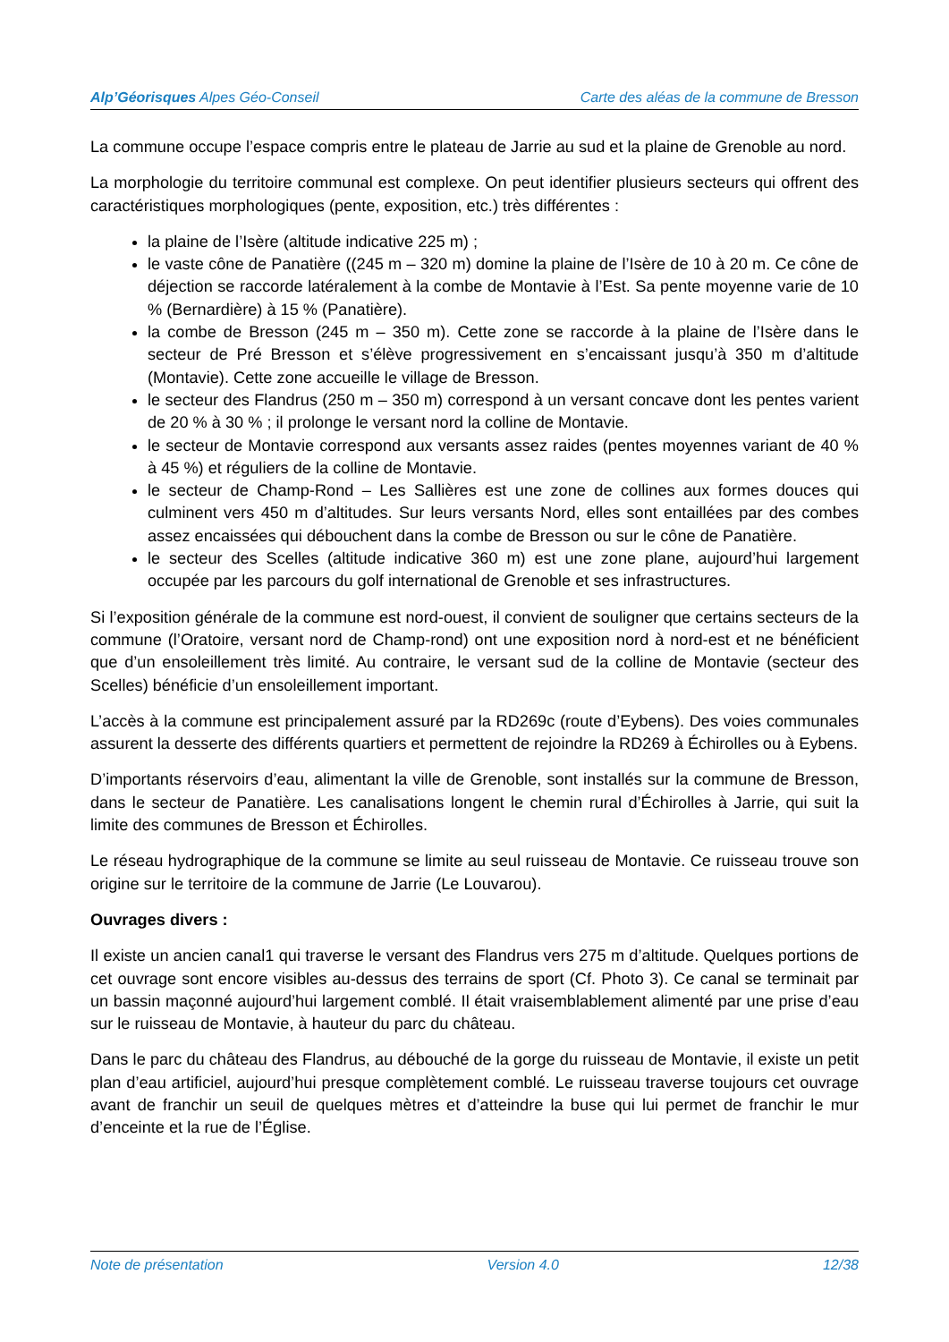Alp’Géorisques Alpes Géo-Conseil Carte des aléas de la commune de Bresson
La commune occupe l’espace compris entre le plateau de Jarrie au sud et la plaine de Grenoble au nord.
La morphologie du territoire communal est complexe. On peut identifier plusieurs secteurs qui offrent des caractéristiques morphologiques (pente, exposition, etc.) très différentes :
la plaine de l’Isère (altitude indicative 225 m) ;
le vaste cône de Panatière ((245 m – 320 m) domine la plaine de l’Isère de 10 à 20 m. Ce cône de déjection se raccorde latéralement à la combe de Montavie à l’Est. Sa pente moyenne varie de 10 % (Bernardière) à 15 % (Panatière).
la combe de Bresson (245 m – 350 m). Cette zone se raccorde à la plaine de l’Isère dans le secteur de Pré Bresson et s’élève progressivement en s’encaissant jusqu’à 350 m d’altitude (Montavie). Cette zone accueille le village de Bresson.
le secteur des Flandrus (250 m – 350 m) correspond à un versant concave dont les pentes varient de 20 % à 30 % ; il prolonge le versant nord la colline de Montavie.
le secteur de Montavie correspond aux versants assez raides (pentes moyennes variant de 40 % à 45 %) et réguliers de la colline de Montavie.
le secteur de Champ-Rond – Les Sallières est une zone de collines aux formes douces qui culminent vers 450 m d’altitudes. Sur leurs versants Nord, elles sont entaillées par des combes assez encaissées qui débouchent dans la combe de Bresson ou sur le cône de Panatière.
le secteur des Scelles (altitude indicative 360 m) est une zone plane, aujourd’hui largement occupée par les parcours du golf international de Grenoble et ses infrastructures.
Si l’exposition générale de la commune est nord-ouest, il convient de souligner que certains secteurs de la commune (l’Oratoire, versant nord de Champ-rond) ont une exposition nord à nord-est et ne bénéficient que d’un ensoleillement très limité. Au contraire, le versant sud de la colline de Montavie (secteur des Scelles) bénéficie d’un ensoleillement important.
L’accès à la commune est principalement assuré par la RD269c (route d’Eybens). Des voies communales assurent la desserte des différents quartiers et permettent de rejoindre la RD269 à Échirolles ou à Eybens.
D’importants réservoirs d’eau, alimentant la ville de Grenoble, sont installés sur la commune de Bresson, dans le secteur de Panatière. Les canalisations longent le chemin rural d’Échirolles à Jarrie, qui suit la limite des communes de Bresson et Échirolles.
Le réseau hydrographique de la commune se limite au seul ruisseau de Montavie. Ce ruisseau trouve son origine sur le territoire de la commune de Jarrie (Le Louvarou).
Ouvrages divers :
Il existe un ancien canal1 qui traverse le versant des Flandrus vers 275 m d’altitude. Quelques portions de cet ouvrage sont encore visibles au-dessus des terrains de sport (Cf. Photo 3). Ce canal se terminait par un bassin maçonné aujourd’hui largement comblé. Il était vraisemblablement alimenté par une prise d’eau sur le ruisseau de Montavie, à hauteur du parc du château.
Dans le parc du château des Flandrus, au débouché de la gorge du ruisseau de Montavie, il existe un petit plan d’eau artificiel, aujourd’hui presque complètement comblé. Le ruisseau traverse toujours cet ouvrage avant de franchir un seuil de quelques mètres et d’atteindre la buse qui lui permet de franchir le mur d’enceinte et la rue de l’Église.
Note de présentation Version 4.0 12/38